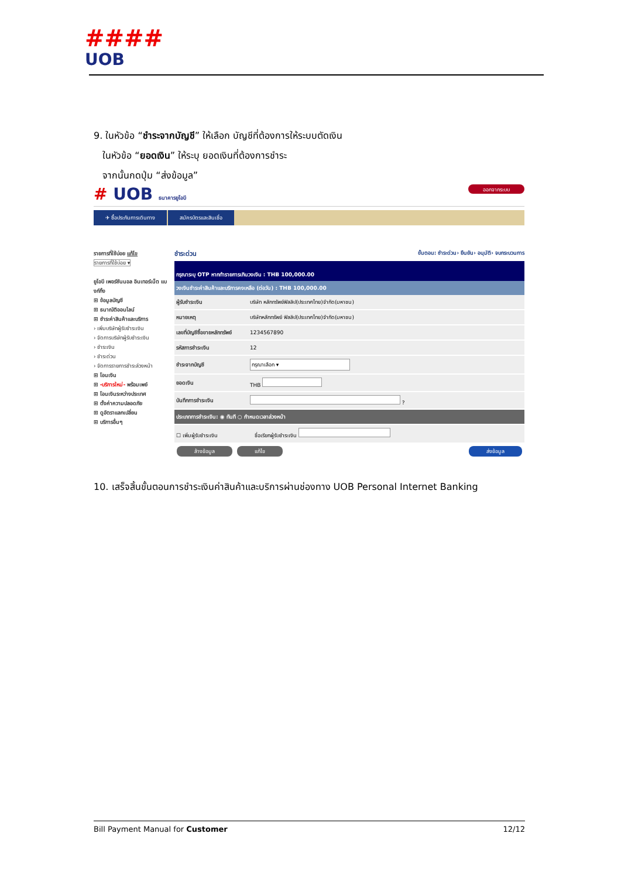####
UOB
9. ในหัวข้อ “ชำระจากบัญชี” ให้เลือก บัญชีที่ต้องการให้ระบบตัดเงิน
ในหัวข้อ “ยอดเงิน” ให้ระบุ ยอดเงินที่ต้องการชำระ
จากนั้นกดปุ่ม “ส่งข้อมูล”
# UOB ธนาคารยูโอบี ออกจากระบบ
✈ ซื้อประกันการเดินทาง สมัครบัตรและสินเชื่อ
รายการที่ใช้บ่อย แก้ไข
รายการที่ใช้บ่อย ▾
ยูโอบี เพอร์ซันนอล อินเทอร์เน็ต แบงก์กิ้ง
⊞ ข้อมูลบัญชี
⊞ ธนาณัติออนไลน์
⊞ ชำระค่าสินค้าและบริการ
› เพิ่มบริษัทผู้รับชำระเงิน
› จัดการบริษัทผู้รับชำระเงิน
› ชำระเงิน
› ชำระด่วน
› จัดการรายการชำระล่วงหน้า
⊞ โอนเงิน
⊞ -บริการใหม่- พร้อมเพย์
⊞ โอนเงินระหว่างประเทศ
⊞ ตั้งค่าความปลอดภัย
⊞ ดูอัตราแลกเปลี่ยน
⊞ บริการอื่นๆ
ชำระด่วน ขั้นตอน: ชำระด่วน› ยืนยัน› อนุมัติ› จบกระบวนการ
กรุณาระบุ OTP หากทำรายการเกินวงเงิน : THB 100,000.00
วงเงินชำระค่าสินค้าและบริการคงเหลือ (ต่อวัน) : THB 100,000.00
| ผู้รับชำระเงิน | บริษัท หลักทรัพย์ฟิลลิป(ประเทศไทย)จำกัด(มหาชน) |
| หมายเหตุ | บริษัทหลักทรัพย์ ฟิลลิป(ประเทศไทย)จำกัด(มหาชน) |
| เลขที่บัญชีซื้อขายหลักทรัพย์ | 1234567890 |
| รหัสการชำระเงิน | 12 |
| ชำระจากบัญชี | กรุณาเลือก ▾ |
| ยอดเงิน | THB |
| บันทึกการชำระเงิน | ? |
| ประเภทการชำระเงิน: ◉ ทันที ○ กำหนดเวลาล่วงหน้า | |
| ☐ เพิ่มผู้รับชำระเงิน ชื่อเรียกผู้รับชำระเงิน | |
ล้างข้อมูล แก้ไข ส่งข้อมูล
10. เสร็จสิ้นขั้นตอนการชำระเงินค่าสินค้าและบริการผ่านช่องทาง UOB Personal Internet Banking
Bill Payment Manual for Customer 12/12